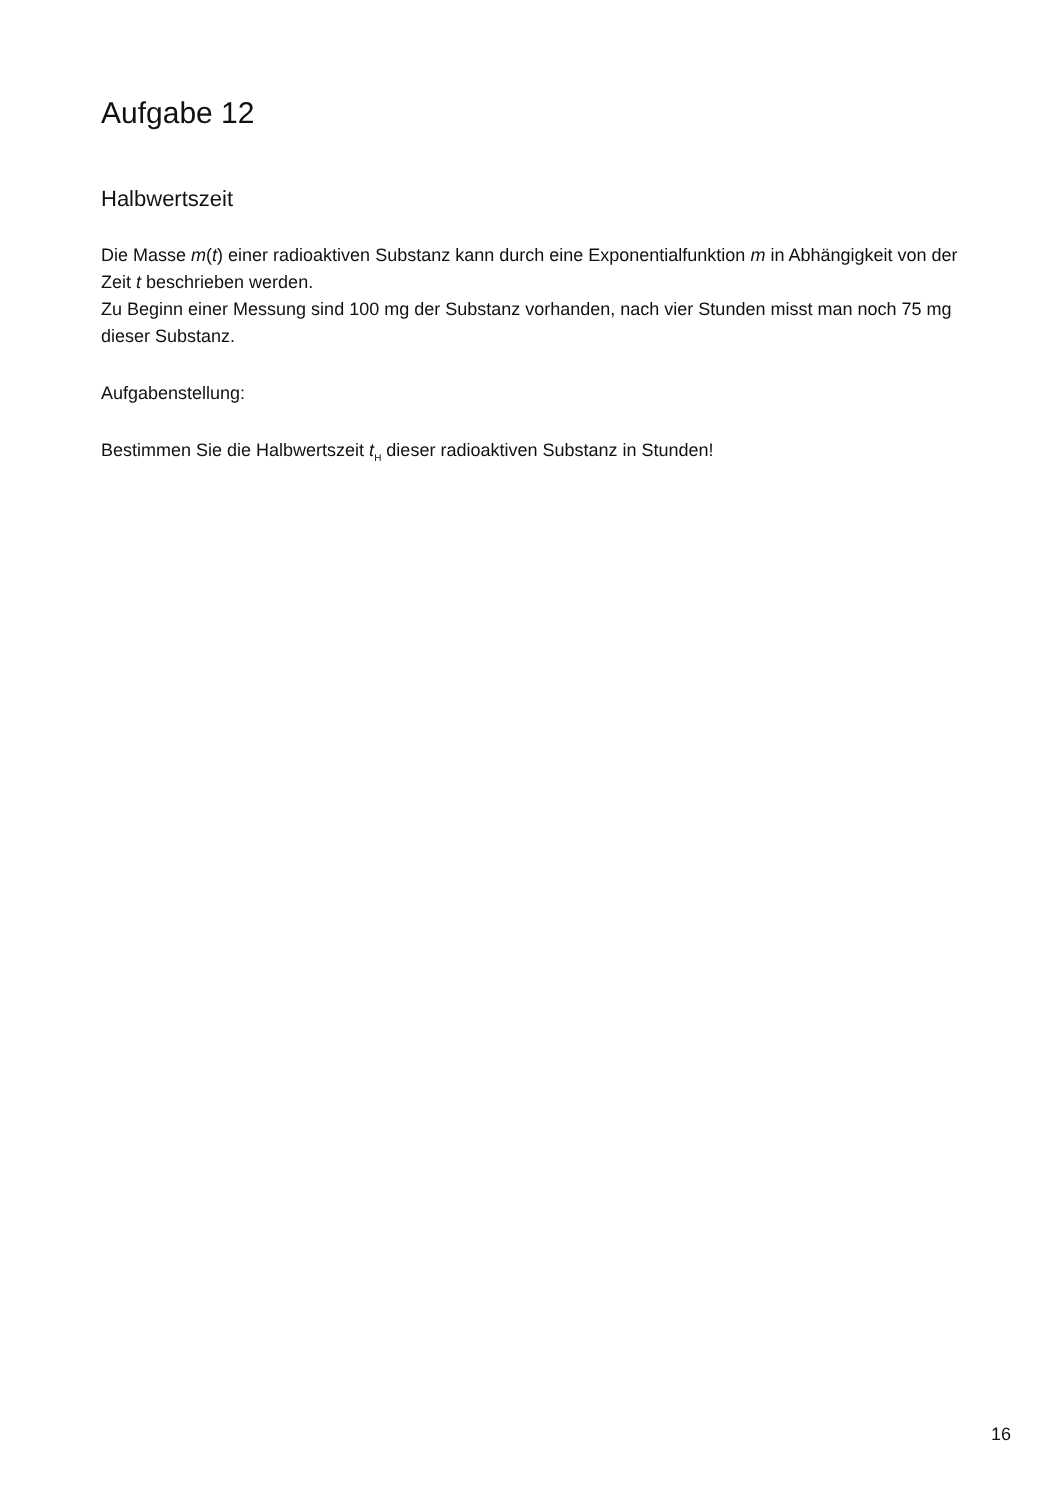Aufgabe 12
Halbwertszeit
Die Masse m(t) einer radioaktiven Substanz kann durch eine Exponentialfunktion m in Abhängig­keit von der Zeit t beschrieben werden.
Zu Beginn einer Messung sind 100 mg der Substanz vorhanden, nach vier Stunden misst man noch 75 mg dieser Substanz.
Aufgabenstellung:
Bestimmen Sie die Halbwertszeit t<sub>H</sub> dieser radioaktiven Substanz in Stunden!
16